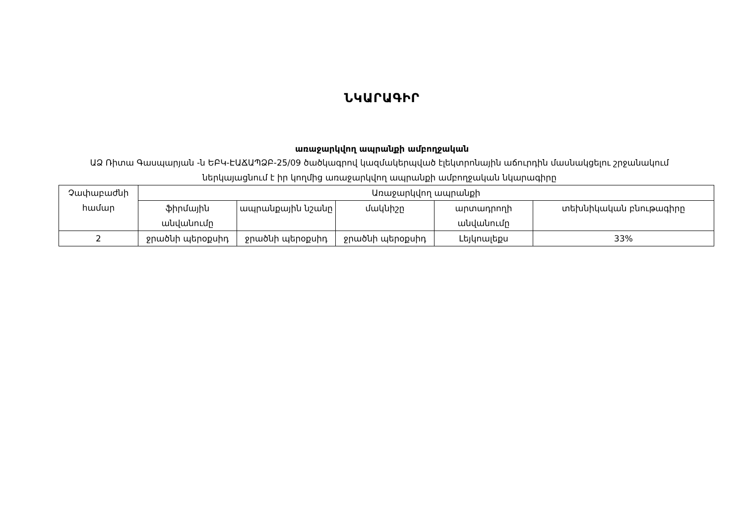ՆԿԱՐԱԳԻՐ
առաջարկվող ապրանքի ամբողջական
ԱՁ Ռիտա Գասպարյան -ն ԵԲԿ-ԷԱՃԱՊՁԲ-25/09 ծածկագրով կազմակերպված էլեկտրոնային աճուրդին մասնակցելու շրջանակում ներկայացնում է իր կողմից առաջարկվող ապրանքի ամբողջական նկարագիրը
| Չափաբաժնի համար | Առաջարկվող ապրանքի | | | | |
| --- | --- | --- | --- | --- | --- |
| | ֆիրմային անվանումը | ապրանքային նշանը | մակնիշը | արտադրողի անվանումը | տեխնիկական բնութագիրը |
| 2 | ջրածնի պերօքսիդ | ջրածնի պերօքսիդ | ջրածնի պերօքսիդ | Լեյկոալեքս | 33% |